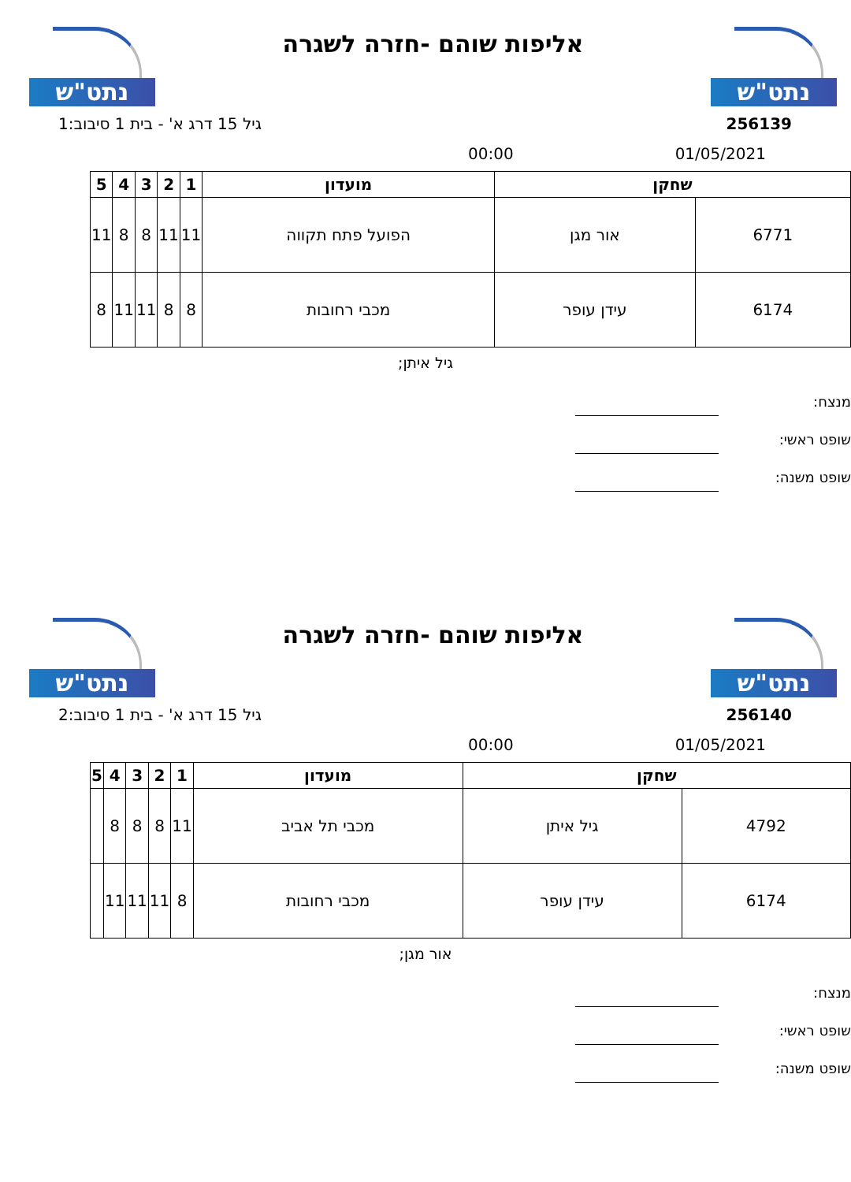נתט"ש
אליפות שוהם -חזרה לשגרה
נתט"ש
256139 גיל 15 דרג א' - בית 1 סיבוב:1
00:00 01/05/2021
| שחקן | | מועדון | 1 | 2 | 3 | 4 | 5 |
| --- | --- | --- | --- | --- | --- | --- | --- |
| 6771 | אור מגן | הפועל פתח תקווה | 11 | 11 | 8 | 8 | 11 |
| 6174 | עידן עופר | מכבי רחובות | 8 | 8 | 11 | 11 | 8 |
גיל איתן;
מנצח:
שופט ראשי:
שופט משנה:
נתט"ש
אליפות שוהם -חזרה לשגרה
נתט"ש
256140 גיל 15 דרג א' - בית 1 סיבוב:2
00:00 01/05/2021
| שחקן | | מועדון | 1 | 2 | 3 | 4 | 5 |
| --- | --- | --- | --- | --- | --- | --- | --- |
| 4792 | גיל איתן | מכבי תל אביב | 11 | 8 | 8 | 8 | |
| 6174 | עידן עופר | מכבי רחובות | 8 | 11 | 11 | 11 | |
אור מגן;
מנצח:
שופט ראשי:
שופט משנה: